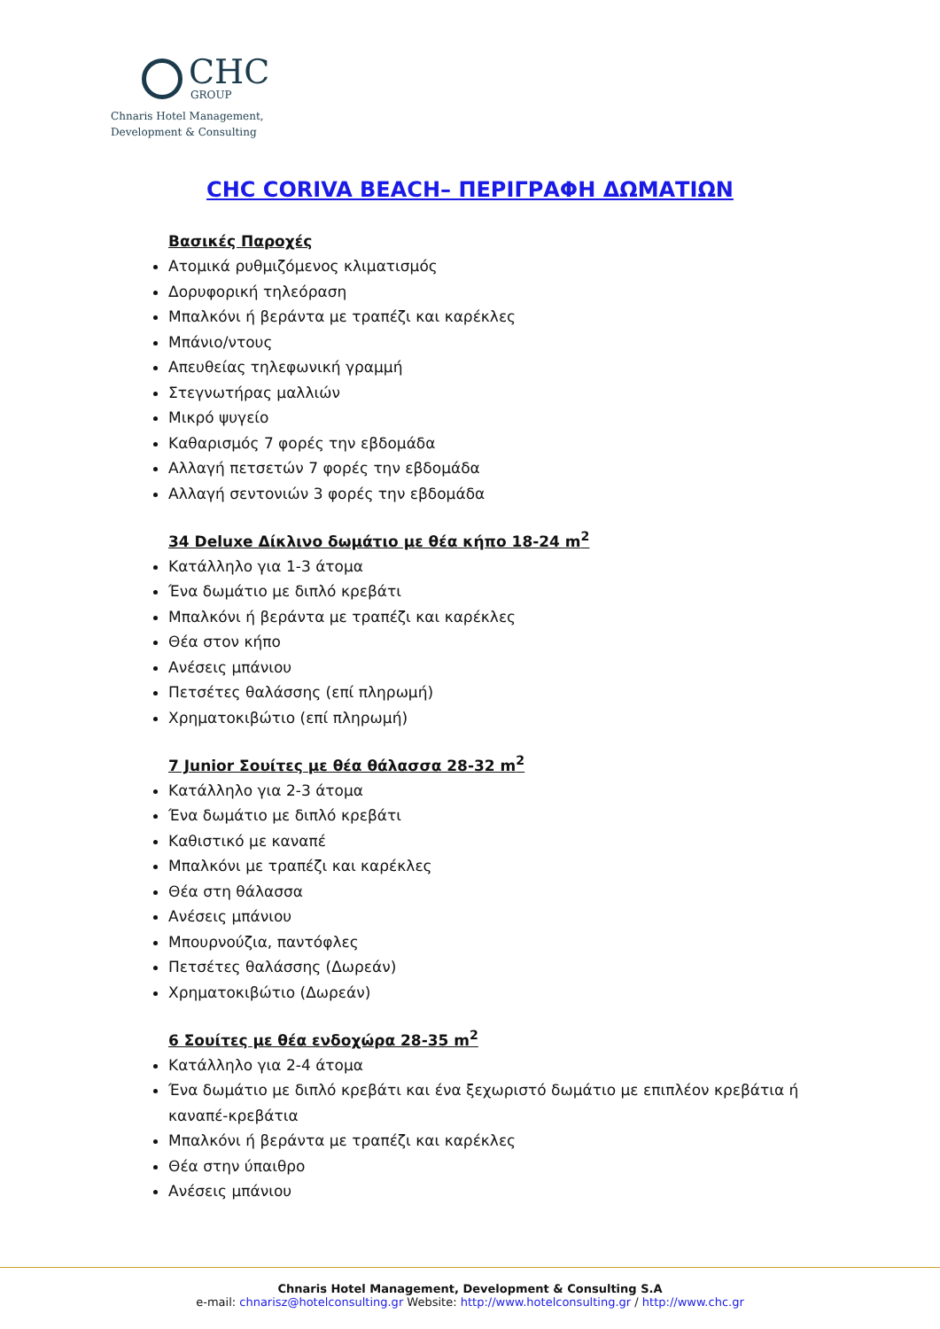CHC
GROUP
Chnaris Hotel Management,
Development & Consulting
CHC CORIVA BEACH– ΠΕΡΙΓΡΑΦΗ ΔΩΜΑΤΙΩΝ
Βασικές Παροχές
Ατομικά ρυθμιζόμενος κλιματισμός
Δορυφορική τηλεόραση
Μπαλκόνι ή βεράντα με τραπέζι και καρέκλες
Μπάνιο/ντους
Απευθείας τηλεφωνική γραμμή
Στεγνωτήρας μαλλιών
Μικρό ψυγείο
Καθαρισμός 7 φορές την εβδομάδα
Αλλαγή πετσετών 7 φορές την εβδομάδα
Αλλαγή σεντονιών 3 φορές την εβδομάδα
34 Deluxe Δίκλινο δωμάτιο με θέα κήπο 18-24 m<sup>2</sup>
Κατάλληλο για 1-3 άτομα
Ένα δωμάτιο με διπλό κρεβάτι
Μπαλκόνι ή βεράντα με τραπέζι και καρέκλες
Θέα στον κήπο
Ανέσεις μπάνιου
Πετσέτες θαλάσσης (επί πληρωμή)
Χρηματοκιβώτιο (επί πληρωμή)
7 Junior Σουίτες με θέα θάλασσα 28-32 m<sup>2</sup>
Κατάλληλο για 2-3 άτομα
Ένα δωμάτιο με διπλό κρεβάτι
Καθιστικό με καναπέ
Μπαλκόνι με τραπέζι και καρέκλες
Θέα στη θάλασσα
Ανέσεις μπάνιου
Μπουρνούζια, παντόφλες
Πετσέτες θαλάσσης (Δωρεάν)
Χρηματοκιβώτιο (Δωρεάν)
6 Σουίτες με θέα ενδοχώρα 28-35 m<sup>2</sup>
Κατάλληλο για 2-4 άτομα
Ένα δωμάτιο με διπλό κρεβάτι και ένα ξεχωριστό δωμάτιο με επιπλέον κρεβάτια ή καναπέ-κρεβάτια
Μπαλκόνι ή βεράντα με τραπέζι και καρέκλες
Θέα στην ύπαιθρο
Ανέσεις μπάνιου
Chnaris Hotel Management, Development & Consulting S.A
e-mail: chnarisz@hotelconsulting.gr Website: http://www.hotelconsulting.gr / http://www.chc.gr